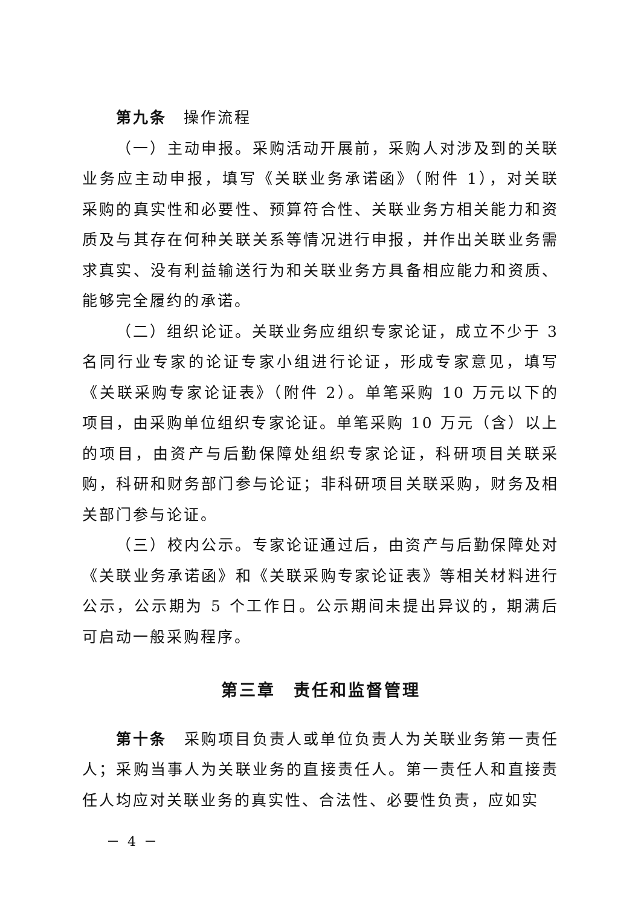第九条　操作流程
（一）主动申报。采购活动开展前，采购人对涉及到的关联业务应主动申报，填写《关联业务承诺函》（附件 1），对关联采购的真实性和必要性、预算符合性、关联业务方相关能力和资质及与其存在何种关联关系等情况进行申报，并作出关联业务需求真实、没有利益输送行为和关联业务方具备相应能力和资质、能够完全履约的承诺。
（二）组织论证。关联业务应组织专家论证，成立不少于 3 名同行业专家的论证专家小组进行论证，形成专家意见，填写《关联采购专家论证表》（附件 2）。单笔采购 10 万元以下的项目，由采购单位组织专家论证。单笔采购 10 万元（含）以上的项目，由资产与后勤保障处组织专家论证，科研项目关联采购，科研和财务部门参与论证；非科研项目关联采购，财务及相关部门参与论证。
（三）校内公示。专家论证通过后，由资产与后勤保障处对《关联业务承诺函》和《关联采购专家论证表》等相关材料进行公示，公示期为 5 个工作日。公示期间未提出异议的，期满后可启动一般采购程序。
第三章　责任和监督管理
第十条　采购项目负责人或单位负责人为关联业务第一责任人；采购当事人为关联业务的直接责任人。第一责任人和直接责任人均应对关联业务的真实性、合法性、必要性负责，应如实
－ 4 －